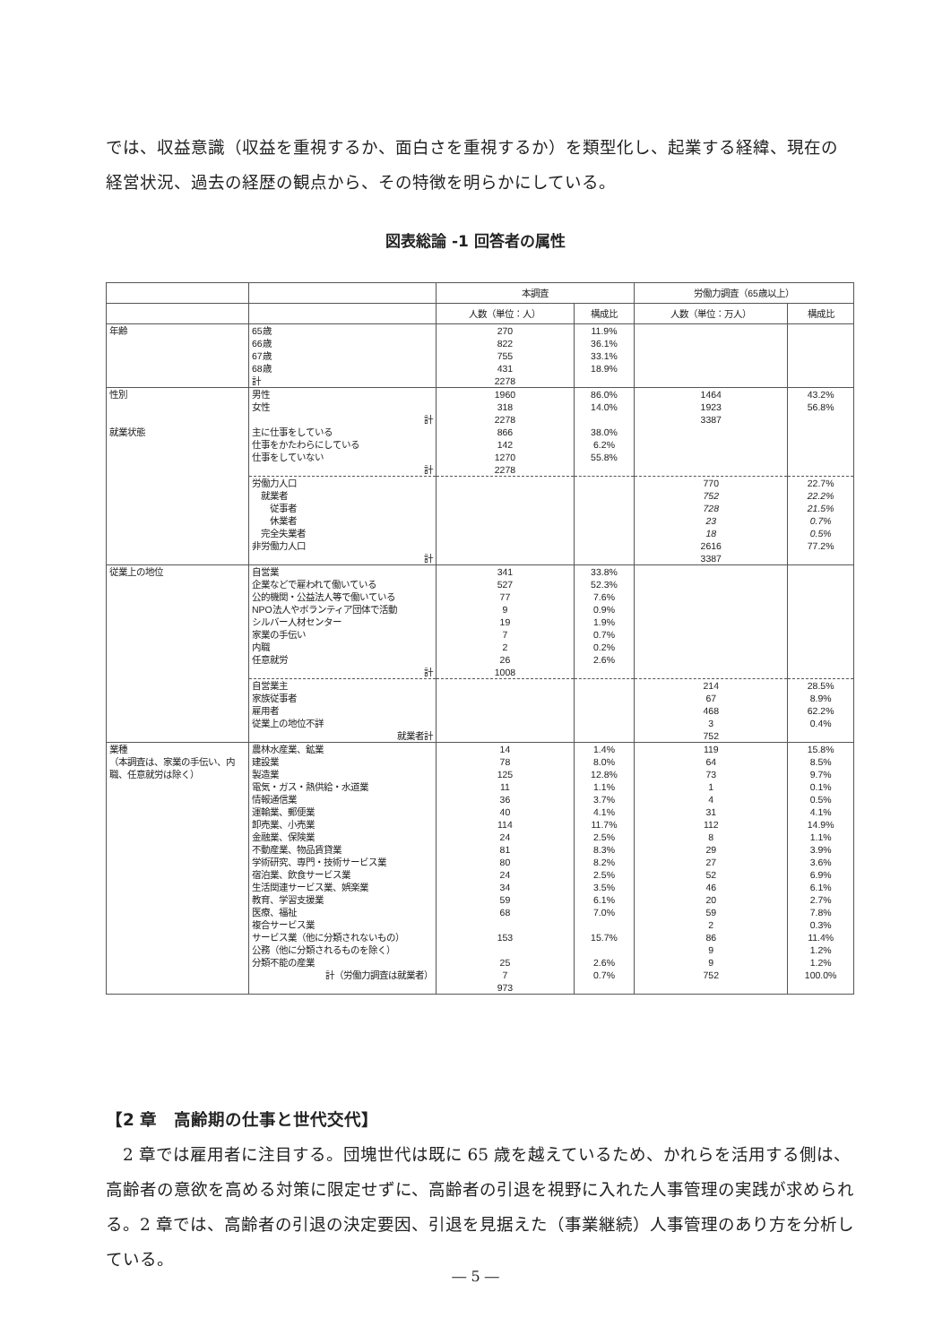では、収益意識（収益を重視するか、面白さを重視するか）を類型化し、起業する経緯、現在の経営状況、過去の経歴の観点から、その特徴を明らかにしている。
図表総論 -1 回答者の属性
| | | 本調査 | | 労働力調査（65歳以上） | |
| --- | --- | --- | --- | --- | --- |
| | | 人数（単位：人） | 構成比 | 人数（単位：万人） | 構成比 |
| 年齢 | 65歳 66歳 67歳 68歳 計 | 270 822 755 431 2278 | 11.9% 36.1% 33.1% 18.9% | | |
| 性別 就業状態 | 男性 女性 計 主に仕事をしている 仕事をかたわらにしている 仕事をしていない 計 | 1960 318 2278 866 142 1270 2278 | 86.0% 14.0% 38.0% 6.2% 55.8% | 1464 1923 3387 | 43.2% 56.8% |
| | 労働力人口 就業者 従事者 休業者 完全失業者 非労働力人口 計 | | | 770 752 728 23 18 2616 3387 | 22.7% 22.2% 21.5% 0.7% 0.5% 77.2% |
| 従業上の地位 | 自営業 企業などで雇われて働いている 公的機関・公益法人等で働いている NPO法人やボランティア団体で活動 シルバー人材センター 家業の手伝い 内職 任意就労 計 | 341 527 77 9 19 7 2 26 1008 | 33.8% 52.3% 7.6% 0.9% 1.9% 0.7% 0.2% 2.6% | | |
| | 自営業主 家族従事者 雇用者 従業上の地位不詳 就業者計 | | | 214 67 468 3 752 | 28.5% 8.9% 62.2% 0.4% |
| 業種 （本調査は、家業の手伝い、内職、任意就労は除く） | 農林水産業、鉱業 建設業 製造業 電気・ガス・熱供給・水道業 情報通信業 運輸業、郵便業 卸売業、小売業 金融業、保険業 不動産業、物品賃貸業 学術研究、専門・技術サービス業 宿泊業、飲食サービス業 生活関連サービス業、娯楽業 教育、学習支援業 医療、福祉 複合サービス業 サービス業（他に分類されないもの） 公務（他に分類されるものを除く） 分類不能の産業 計（労働力調査は就業者） | 14 78 125 11 36 40 114 24 81 80 24 34 59 68 153 25 7 973 | 1.4% 8.0% 12.8% 1.1% 3.7% 4.1% 11.7% 2.5% 8.3% 8.2% 2.5% 3.5% 6.1% 7.0% 15.7% 2.6% 0.7% | 119 64 73 1 4 31 112 8 29 27 52 46 20 59 2 86 9 9 752 | 15.8% 8.5% 9.7% 0.1% 0.5% 4.1% 14.9% 1.1% 3.9% 3.6% 6.9% 6.1% 2.7% 7.8% 0.3% 11.4% 1.2% 1.2% 100.0% |
【2 章　高齢期の仕事と世代交代】
　2 章では雇用者に注目する。団塊世代は既に 65 歳を越えているため、かれらを活用する側は、高齢者の意欲を高める対策に限定せずに、高齢者の引退を視野に入れた人事管理の実践が求められる。2 章では、高齢者の引退の決定要因、引退を見据えた（事業継続）人事管理のあり方を分析している。
― 5 ―